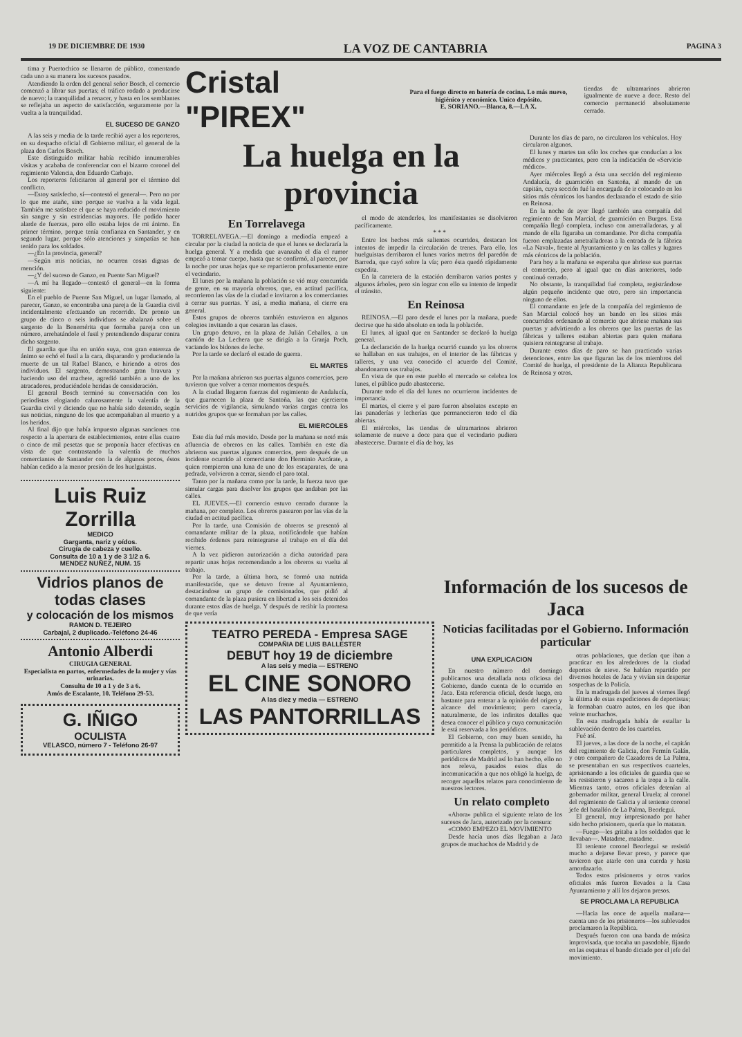19 DE DICIEMBRE DE 1930 LA VOZ DE CANTABRIA PAGINA 3
tima y Puertochico se llenaron de público, comentando cada uno a su manera los sucesos pasados.
Atendiendo la orden del general señor Bosch, el comercio comenzó a librar sus puertas; el tráfico rodado a producirse de nuevo; la tranquilidad a renacer, y hasta en los semblantes se reflejaba un aspecto de satisfacción, seguramente por la vuelta a la tranquilidad.
EL SUCESO DE GANZO
A las seis y media de la tarde recibió ayer a los reporteros, en su despacho oficial dl Gobierno militar, el general de la plaza don Carlos Bosch.
Este distinguido militar había recibido innumerables visitas y acababa de conferenciar con el bizarro coronel del regimiento Valencia, don Eduardo Carbajo.
Los reporteros felicitaron al general por el término del conflicto.
—Estoy satisfecho, sí—contestó el general—. Pero no por lo que me atañe, sino porque se vuelva a la vida legal. También me satisface el que se haya reducido el movimiento sin sangre y sin estridencias mayores. He podido hacer alarde de fuerzas, pero ello estaba lejos de mi ánimo. En primer término, porque tenía confianza en Santander, y en segundo lugar, porque sólo atenciones y simpatías se han tenido para los soldados.
—¿En la provincia, general?
—Según mis noticias, no ocurren cosas dignas de mención.
—¿Y del suceso de Ganzo, en Puente San Miguel?
—A mí ha llegado—contestó el general—en la forma siguiente:
En el pueblo de Puente San Miguel, un lugar llamado, al parecer, Ganzo, se encontraba una pareja de la Guardia civil incidentalmente efectuando un recorrido. De pronto un grupo de cinco o seis individuos se abalanzó sobre el sargento de la Benemérita que formaba pareja con un número, arrebatándole el fusil y pretendiendo disparar contra dicho sargento.
El guardia que iba en unión suya, con gran entereza de ánimo se echó el fusil a la cara, disparando y produciendo la muerte de un tal Rafael Blanco, e hiriendo a otros dos individuos. El sargento, demostrando gran bravura y haciendo uso del machete, agredió también a uno de los atracadores, produciéndole heridas de consideración.
El general Bosch terminó su conversación con los periodistas elogiando calurosamente la valentía de la Guardia civil y diciendo que no había sido detenido, según sus noticias, ninguno de los que acompañaban al muerto y a los heridos.
Al final dijo que había impuesto algunas sanciones con respecto a la apertura de establecimientos, entre ellas cuatro o cinco de mil pesetas que se proponía hacer efectivas en vista de que contrastando la valentía de muchos comerciantes de Santander con la de algunos pocos, éstos habían cedido a la menor presión de los huelguistas.
Luis Ruiz Zorrilla
MEDICO
Garganta, nariz y oídos.
Cirugía de cabeza y cuello.
Consulta de 10 a 1 y de 3 1/2 a 6.
MENDEZ NUÑEZ, NUM. 15
Vidrios planos de todas clases
y colocación de los mismos
RAMON D. TEJEIRO
Carbajal, 2 duplicado.-Teléfono 24-46
Antonio Alberdi
CIRUGIA GENERAL
Especialista en partos, enfermedades de la mujer y vías urinarias.
Consulta de 10 a 1 y de 3 a 6.
Amós de Escalante, 10. Teléfono 29-53.
G. IÑIGO
OCULISTA
VELASCO, número 7 - Teléfono 26-97
Cristal "PIREX"
Para el fuego directo en batería de cocina. Lo más nuevo, higiénico y económico. Unico depósito.
E. SORIANO.—Blanca, 8.—LA X.
tiendas de ultramarinos abrieron igualmente de nueve a doce. Resto del comercio permaneció absolutamente cerrado.
La huelga en la provincia
En Torrelavega
TORRELAVEGA.—El domingo a mediodía empezó a circular por la ciudad la noticia de que el lunes se declararía la huelga general. Y a medida que avanzaba el día el rumor empezó a tomar cuerpo, hasta que se confirmó, al parecer, por la noche por unas hojas que se repartieron profusamente entre el vecindario.
El lunes por la mañana la población se vió muy concurrida de gente, en su mayoría obreros, que, en actitud pacífica, recorrieron las vías de la ciudad e invitaron a los comerciantes a cerrar sus puertas. Y así, a media mañana, el cierre era general.
Estos grupos de obreros también estuvieron en algunos colegios invitando a que cesaran las clases.
Un grupo detuvo, en la plaza de Julián Ceballos, a un camión de La Lechera que se dirigía a la Granja Poch, vaciando los bidones de leche.
Por la tarde se declaró el estado de guerra.
EL MARTES
Por la mañana abrieron sus puertas algunos comercios, pero tuvieron que volver a cerrar momentos después.
A la ciudad llegaron fuerzas del regimiento de Andalucía, que guarnecen la plaza de Santoña, las que ejercieron servicios de vigilancia, simulando varias cargas contra los nutridos grupos que se formaban por las calles.
EL MIERCOLES
Este día fué más movido. Desde por la mañana se notó más afluencia de obreros en las calles. También en este día abrieron sus puertas algunos comercios, pero después de un incidente ocurrido al comerciante don Herminio Azcárate, a quien rompieron una luna de uno de los escaparates, de una pedrada, volvieron a cerrar, siendo el paro total.
Tanto por la mañana como por la tarde, la fuerza tuvo que simular cargas para disolver los grupos que andaban por las calles.
EL JUEVES.—El comercio estuvo cerrado durante la mañana, por completo. Los obreros pasearon por las vías de la ciudad en actitud pacífica.
Por la tarde, una Comisión de obreros se presentó al comandante militar de la plaza, notificándole que habían recibido órdenes para reintegrarse al trabajo en el día del viernes.
A la vez pidieron autorización a dicha autoridad para repartir unas hojas recomendando a los obreros su vuelta al trabajo.
Por la tarde, a última hora, se formó una nutrida manifestación, que se detuvo frente al Ayuntamiento, destacándose un grupo de comisionados, que pidió al comandante de la plaza pusiera en libertad a los seis detenidos durante estos días de huelga. Y después de recibir la promesa de que vería
el modo de atenderlos, los manifestantes se disolvieron pacíficamente.
* * *
Entre los hechos más salientes ocurridos, destacan los intentos de impedir la circulación de trenes. Para ello, los huelguistas derribaron el lunes varios metros del paredón de Barreda, que cayó sobre la vía; pero ésta quedó rápidamente expedita.
En la carretera de la estación derribaron varios postes y algunos árboles, pero sin lograr con ello su intento de impedir el tránsito.
En Reinosa
REINOSA.—El paro desde el lunes por la mañana, puede decirse que ha sido absoluto en toda la población.
El lunes, al igual que en Santander se declaró la huelga general.
La declaración de la huelga ocurrió cuando ya los obreros se hallaban en sus trabajos, en el interior de las fábricas y talleres, y una vez conocido el acuerdo del Comité, abandonaron sus trabajos.
En vista de que en este pueblo el mercado se celebra los lunes, el público pudo abastecerse.
Durante todo el día del lunes no ocurrieron incidentes de importancia.
El martes, el cierre y el paro fueron absolutos excepto en las panaderías y lecherías que permanecieron todo el día abiertas.
El miércoles, las tiendas de ultramarinos abrieron solamente de nueve a doce para que el vecindario pudiera abastecerse. Durante el día de hoy, las
Durante los días de paro, no circularon los vehículos. Hoy circularon algunos.
El lunes y martes tan sólo los coches que conducían a los médicos y practicantes, pero con la indicación de «Servicio médico».
Ayer miércoles llegó a ésta una sección del regimiento Andalucía, de guarnición en Santoña, al mando de un capitán, cuya sección fué la encargada de ir colocando en los sitios más céntricos los bandos declarando el estado de sitio en Reinosa.
En la noche de ayer llegó también una compañía del regimiento de San Marcial, de guarnición en Burgos. Esta compañía llegó completa, incluso con ametralladoras, y al mando de ella figuraba un comandante. Por dicha compañía fueron emplazadas ametralladoras a la entrada de la fábrica «La Naval», frente al Ayuntamiento y en las calles y lugares más céntricos de la población.
Para hoy a la mañana se esperaba que abriese sus puertas el comercio, pero al igual que en días anteriores, todo continuó cerrado.
No obstante, la tranquilidad fué completa, registrándose algún pequeño incidente que otro, pero sin importancia ninguno de ellos.
El comandante en jefe de la compañía del regimiento de San Marcial colocó hoy un bando en los sitios más concurridos ordenando al comercio que abriese mañana sus puertas y advirtiendo a los obreros que las puertas de las fábricas y talleres estaban abiertas para quien mañana quisiera reintegrarse al trabajo.
Durante estos días de paro se han practicado varias detenciones, entre las que figuran las de los miembros del Comité de huelga, el presidente de la Alianza Republicana de Reinosa y otros.
TEATRO PEREDA - Empresa SAGE
COMPAÑIA DE LUIS BALLESTER
DEBUT hoy 19 de diciembre
A las seis y media — ESTRENO
EL CINE SONORO
A las diez y media — ESTRENO
LAS PANTORRILLAS
Información de los sucesos de Jaca
Noticias facilitadas por el Gobierno. Información particular
UNA EXPLICACION
En nuestro número del domingo publicamos una detallada nota oficiosa del Gobierno, dando cuenta de lo ocurrido en Jaca. Esta referencia oficial, desde luego, era bastante para enterar a la opinión del origen y alcance del movimiento; pero carecía, naturalmente, de los infinitos detalles que desea conocer el público y cuya comunicación le está reservada a los periódicos.
El Gobierno, con muy buen sentido, ha permitido a la Prensa la publicación de relatos particulares completos, y aunque los periódicos de Madrid así lo han hecho, ello no nos releva, pasados estos días de incomunicación a que nos obligó la huelga, de recoger aquellos relatos para conocimiento de nuestros lectores.
Un relato completo
«Ahora» publica el siguiente relato de los sucesos de Jaca, autorizado por la censura:
«COMO EMPEZO EL MOVIMIENTO
Desde hacía unos días llegaban a Jaca grupos de muchachos de Madrid y de
otras poblaciones, que decían que iban a practicar en los alrededores de la ciudad deportes de nieve. Se habían repartido por diversos hoteles de Jaca y vivían sin despertar sospechas de la Policía.
En la madrugada del jueves al viernes llegó la última de estas expediciones de deportistas; la formaban cuatro autos, en los que iban veinte muchachos.
En esta madrugada había de estallar la sublevación dentro de los cuarteles.
Fué así.
El jueves, a las doce de la noche, el capitán del regimiento de Galicia, don Fermín Galán, y otro compañero de Cazadores de La Palma, se presentaban en sus respectivos cuarteles, aprisionando a los oficiales de guardia que se les resistieron y sacaron a la tropa a la calle. Mientras tanto, otros oficiales detenían al gobernador militar, general Uruela; al coronel del regimiento de Galicia y al teniente coronel jefe del batallón de La Palma, Beorlegui.
El general, muy impresionado por haber sido hecho prisionero, quería que lo mataran.
—Fuego—les gritaba a los soldados que le llevaban—. Matadme, matadme.
El teniente coronel Beorlegui se resistió mucho a dejarse llevar preso, y parece que tuvieron que atarle con una cuerda y hasta amordazarlo.
Todos estos prisioneros y otros varios oficiales más fueron llevados a la Casa Ayuntamiento y allí los dejaron presos.
SE PROCLAMA LA REPUBLICA
—Hacia las once de aquella mañana—cuenta uno de los prisioneros—los sublevados proclamaron la República.
Después fueron con una banda de música improvisada, que tocaba un pasodoble, fijando en las esquinas el bando dictado por el jefe del movimiento.